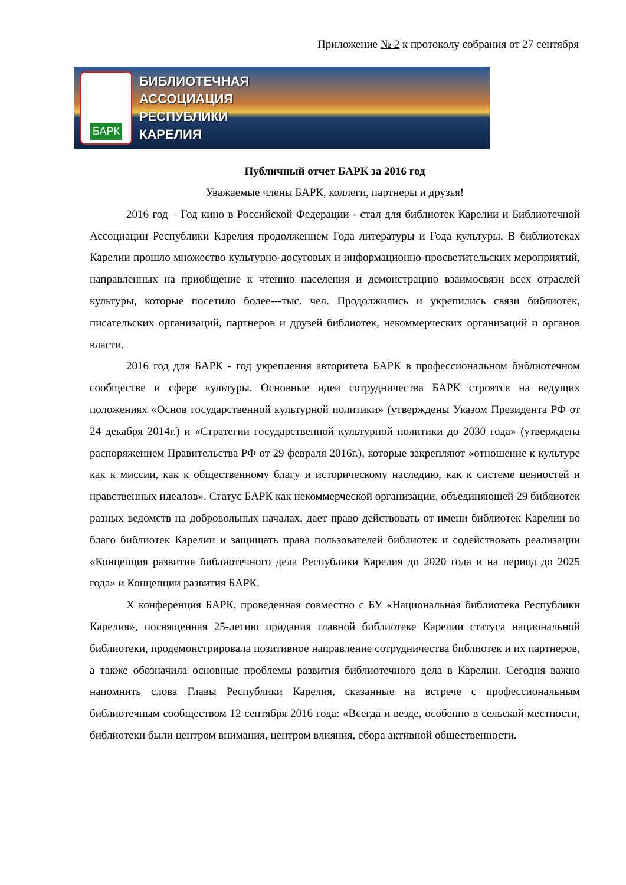Приложение № 2 к протоколу собрания от 27 сентября
БАРК
БИБЛИОТЕЧНАЯ
АССОЦИАЦИЯ
РЕСПУБЛИКИ
КАРЕЛИЯ
Публичный отчет БАРК за 2016 год
Уважаемые члены БАРК, коллеги, партнеры и друзья!
2016 год – Год кино в Российской Федерации - стал для библиотек Карелии и Библиотечной Ассоциации Республики Карелия продолжением Года литературы и Года культуры. В библиотеках Карелии прошло множество культурно-досуговых и информационно-просветительских мероприятий, направленных на приобщение к чтению населения и демонстрацию взаимосвязи всех отраслей культуры, которые посетило более---тыс. чел. Продолжились и укрепились связи библиотек, писательских организаций, партнеров и друзей библиотек, некоммерческих организаций и органов власти.
2016 год для БАРК - год укрепления авторитета БАРК в профессиональном библиотечном сообществе и сфере культуры. Основные идеи сотрудничества БАРК строятся на ведущих положениях «Основ государственной культурной политики» (утверждены Указом Президента РФ от 24 декабря 2014г.) и «Стратегии государственной культурной политики до 2030 года» (утверждена распоряжением Правительства РФ от 29 февраля 2016г.), которые закрепляют «отношение к культуре как к миссии, как к общественному благу и историческому наследию, как к системе ценностей и нравственных идеалов». Статус БАРК как некоммерческой организации, объединяющей 29 библиотек разных ведомств на добровольных началах, дает право действовать от имени библиотек Карелии во благо библиотек Карелии и защищать права пользователей библиотек и содействовать реализации «Концепция развития библиотечного дела Республики Карелия до 2020 года и на период до 2025 года» и Концепции развития БАРК.
Х конференция БАРК, проведенная совместно с БУ «Национальная библиотека Республики Карелия», посвященная 25-летию придания главной библиотеке Карелии статуса национальной библиотеки, продемонстрировала позитивное направление сотрудничества библиотек и их партнеров, а также обозначила основные проблемы развития библиотечного дела в Карелии. Сегодня важно напомнить слова Главы Республики Карелия, сказанные на встрече с профессиональным библиотечным сообществом 12 сентября 2016 года: «Всегда и везде, особенно в сельской местности, библиотеки были центром внимания, центром влияния, сбора активной общественности.